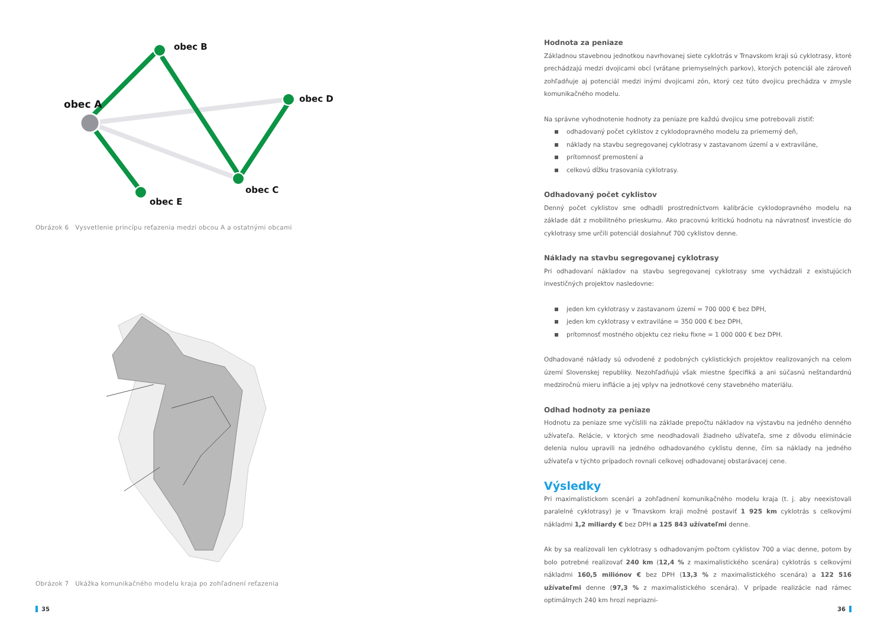obec B
obec A
obec D
obec C
obec E
Obrázok 6 Vysvetlenie princípu reťazenia medzi obcou A a ostatnými obcami
Obrázok 7 Ukážka komunikačného modelu kraja po zohľadnení reťazenia
35
Hodnota za peniaze
Základnou stavebnou jednotkou navrhovanej siete cyklotrás v Trnavskom kraji sú cyklotrasy, ktoré prechádzajú medzi dvojicami obcí (vrátane priemyselných parkov), ktorých potenciál ale zároveň zohľadňuje aj potenciál medzi inými dvojicami zón, ktorý cez túto dvojicu prechádza v zmysle komunikačného modelu.
Na správne vyhodnotenie hodnoty za peniaze pre každú dvojicu sme potrebovali zistiť:
odhadovaný počet cyklistov z cyklodopravného modelu za priemerný deň,
náklady na stavbu segregovanej cyklotrasy v zastavanom území a v extraviláne,
prítomnosť premostení a
celkovú dĺžku trasovania cyklotrasy.
Odhadovaný počet cyklistov
Denný počet cyklistov sme odhadli prostredníctvom kalibrácie cyklodopravného modelu na základe dát z mobilitného prieskumu. Ako pracovnú kritickú hodnotu na návratnosť investície do cyklotrasy sme určili potenciál dosiahnuť 700 cyklistov denne.
Náklady na stavbu segregovanej cyklotrasy
Pri odhadovaní nákladov na stavbu segregovanej cyklotrasy sme vychádzali z existujúcich investičných projektov nasledovne:
jeden km cyklotrasy v zastavanom území = 700 000 € bez DPH,
jeden km cyklotrasy v extraviláne = 350 000 € bez DPH,
prítomnosť mostného objektu cez rieku fixne = 1 000 000 € bez DPH.
Odhadované náklady sú odvodené z podobných cyklistických projektov realizovaných na celom území Slovenskej republiky. Nezohľadňujú však miestne špecifiká a ani súčasnú neštandardnú medziročnú mieru inflácie a jej vplyv na jednotkové ceny stavebného materiálu.
Odhad hodnoty za peniaze
Hodnotu za peniaze sme vyčíslili na základe prepočtu nákladov na výstavbu na jedného denného užívateľa. Relácie, v ktorých sme neodhadovali žiadneho užívateľa, sme z dôvodu eliminácie delenia nulou upravili na jedného odhadovaného cyklistu denne, čím sa náklady na jedného užívateľa v týchto prípadoch rovnali celkovej odhadovanej obstarávacej cene.
Výsledky
Pri maximalistickom scenári a zohľadnení komunikačného modelu kraja (t. j. aby neexistovali paralelné cyklotrasy) je v Trnavskom kraji možné postaviť 1 925 km cyklotrás s celkovými nákladmi 1,2 miliardy € bez DPH a 125 843 užívateľmi denne.
Ak by sa realizovali len cyklotrasy s odhadovaným počtom cyklistov 700 a viac denne, potom by bolo potrebné realizovať 240 km (12,4 % z maximalistického scenára) cyklotrás s celkovými nákladmi 160,5 miliónov € bez DPH (13,3 % z maximalistického scenára) a 122 516 užívateľmi denne (97,3 % z maximalistického scenára). V prípade realizácie nad rámec optimálnych 240 km hrozí nepriazni-
36